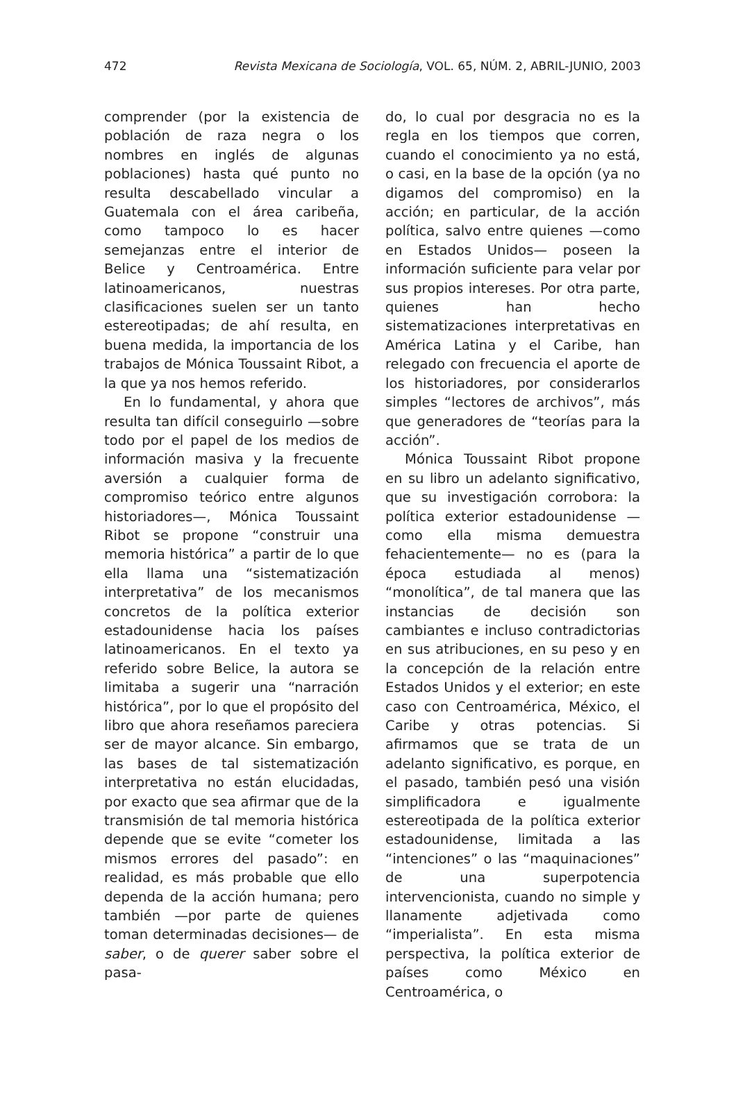472 Revista Mexicana de Sociología, VOL. 65, NÚM. 2, ABRIL-JUNIO, 2003
comprender (por la existencia de población de raza negra o los nombres en inglés de algunas poblaciones) hasta qué punto no resulta descabellado vincular a Guatemala con el área caribeña, como tampoco lo es hacer semejanzas entre el interior de Belice y Centroamérica. Entre latinoamericanos, nuestras clasificaciones suelen ser un tanto estereotipadas; de ahí resulta, en buena medida, la importancia de los trabajos de Mónica Toussaint Ribot, a la que ya nos hemos referido.
En lo fundamental, y ahora que resulta tan difícil conseguirlo —sobre todo por el papel de los medios de información masiva y la frecuente aversión a cualquier forma de compromiso teórico entre algunos historiadores—, Mónica Toussaint Ribot se propone “construir una memoria histórica” a partir de lo que ella llama una “sistematización interpretativa” de los mecanismos concretos de la política exterior estadounidense hacia los países latinoamericanos. En el texto ya referido sobre Belice, la autora se limitaba a sugerir una “narración histórica”, por lo que el propósito del libro que ahora reseñamos pareciera ser de mayor alcance. Sin embargo, las bases de tal sistematización interpretativa no están elucidadas, por exacto que sea afirmar que de la transmisión de tal memoria histórica depende que se evite “cometer los mismos errores del pasado”: en realidad, es más probable que ello dependa de la acción humana; pero también —por parte de quienes toman determinadas decisiones— de saber, o de querer saber sobre el pasa-
do, lo cual por desgracia no es la regla en los tiempos que corren, cuando el conocimiento ya no está, o casi, en la base de la opción (ya no digamos del compromiso) en la acción; en particular, de la acción política, salvo entre quienes —como en Estados Unidos— poseen la información suficiente para velar por sus propios intereses. Por otra parte, quienes han hecho sistematizaciones interpretativas en América Latina y el Caribe, han relegado con frecuencia el aporte de los historiadores, por considerarlos simples “lectores de archivos”, más que generadores de “teorías para la acción”.
Mónica Toussaint Ribot propone en su libro un adelanto significativo, que su investigación corrobora: la política exterior estadounidense —como ella misma demuestra fehacientemente— no es (para la época estudiada al menos) “monolítica”, de tal manera que las instancias de decisión son cambiantes e incluso contradictorias en sus atribuciones, en su peso y en la concepción de la relación entre Estados Unidos y el exterior; en este caso con Centroamérica, México, el Caribe y otras potencias. Si afirmamos que se trata de un adelanto significativo, es porque, en el pasado, también pesó una visión simplificadora e igualmente estereotipada de la política exterior estadounidense, limitada a las “intenciones” o las “maquinaciones” de una superpotencia intervencionista, cuando no simple y llanamente adjetivada como “imperialista”. En esta misma perspectiva, la política exterior de países como México en Centroamérica, o